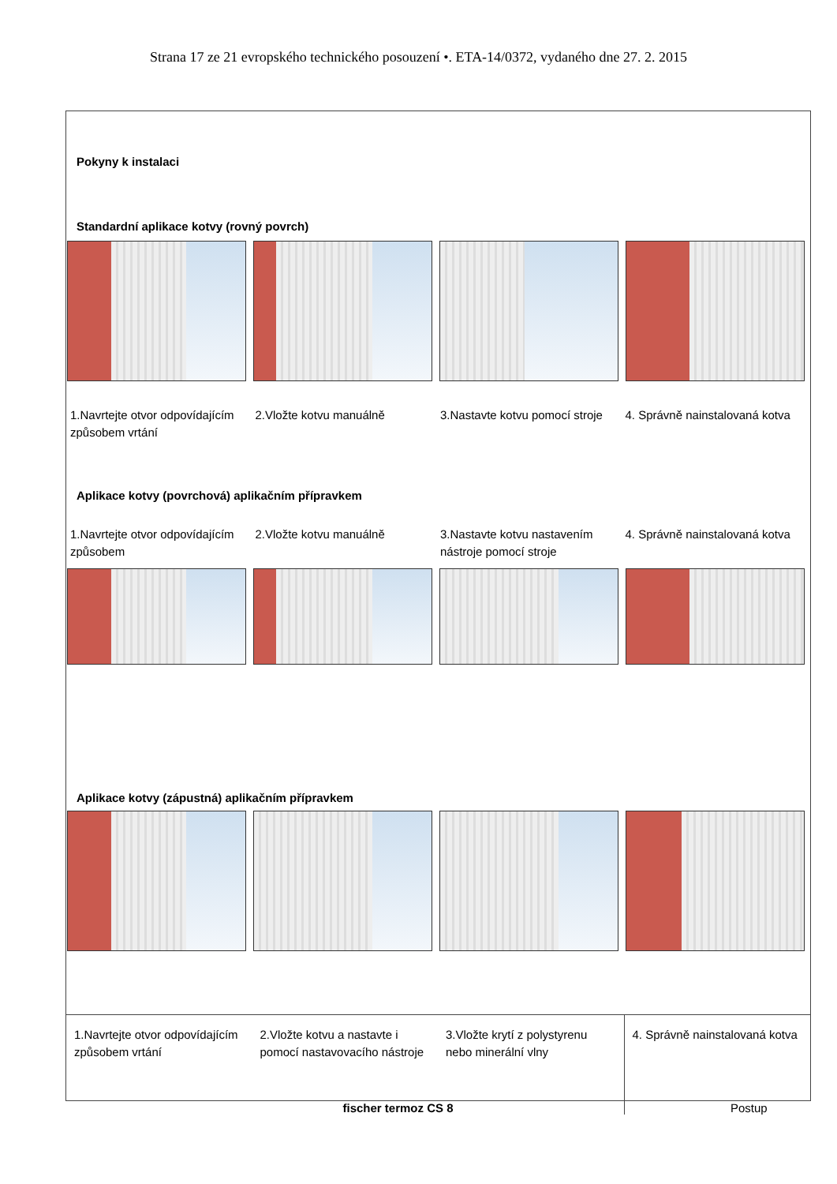Strana 17 ze 21 evropského technického posouzení •. ETA-14/0372, vydaného dne 27. 2. 2015
Pokyny k instalaci
Standardní aplikace kotvy (rovný povrch)
1.Navrtejte otvor odpovídajícím způsobem vrtání
2.Vložte kotvu manuálně 3.Nastavte kotvu pomocí stroje
4. Správně nainstalovaná kotva
Aplikace kotvy (povrchová) aplikačním přípravkem
1.Navrtejte otvor odpovídajícím způsobem
2.Vložte kotvu manuálně 3.Nastavte kotvu nastavením nástroje pomocí stroje
4. Správně nainstalovaná kotva
Aplikace kotvy (zápustná) aplikačním přípravkem
1.Navrtejte otvor odpovídajícím způsobem vrtání
2.Vložte kotvu a nastavte i pomocí nastavovacího nástroje
3.Vložte krytí z polystyrenu nebo minerální vlny
4. Správně nainstalovaná kotva
fischer termoz CS 8 Postup